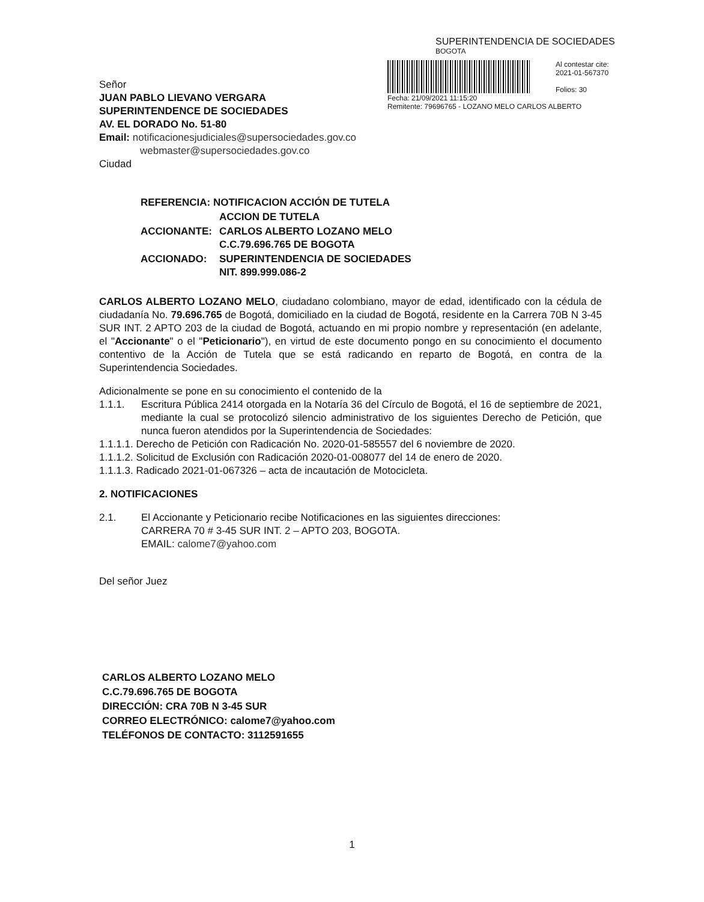Señor
JUAN PABLO LIEVANO VERGARA
SUPERINTENDENCE DE SOCIEDADES
AV. EL DORADO No. 51-80
Email: notificacionesjudiciales@supersociedades.gov.co
webmaster@supersociedades.gov.co
Ciudad
SUPERINTENDENCIA DE SOCIEDADES
BOGOTA
Al contestar cite:
2021-01-567370
Folios: 30
Fecha: 21/09/2021 11:15:20
Remitente: 79696765 - LOZANO MELO CARLOS ALBERTO
| REFERENCIA: NOTIFICACION ACCIÓN DE TUTELA | |
| | ACCION DE TUTELA |
| ACCIONANTE: | CARLOS ALBERTO LOZANO MELO C.C.79.696.765 DE BOGOTA |
| ACCIONADO: | SUPERINTENDENCIA DE SOCIEDADES NIT. 899.999.086-2 |
CARLOS ALBERTO LOZANO MELO, ciudadano colombiano, mayor de edad, identificado con la cédula de ciudadanía No. 79.696.765 de Bogotá, domiciliado en la ciudad de Bogotá, residente en la Carrera 70B N 3-45 SUR INT. 2 APTO 203 de la ciudad de Bogotá, actuando en mi propio nombre y representación (en adelante, el "Accionante" o el "Peticionario"), en virtud de este documento pongo en su conocimiento el documento contentivo de la Acción de Tutela que se está radicando en reparto de Bogotá, en contra de la Superintendencia Sociedades.
Adicionalmente se pone en su conocimiento el contenido de la
1.1.1. Escritura Pública 2414 otorgada en la Notaría 36 del Círculo de Bogotá, el 16 de septiembre de 2021, mediante la cual se protocolizó silencio administrativo de los siguientes Derecho de Petición, que nunca fueron atendidos por la Superintendencia de Sociedades:
1.1.1.1. Derecho de Petición con Radicación No. 2020-01-585557 del 6 noviembre de 2020.
1.1.1.2. Solicitud de Exclusión con Radicación 2020-01-008077 del 14 de enero de 2020.
1.1.1.3. Radicado 2021-01-067326 – acta de incautación de Motocicleta.
2. NOTIFICACIONES
2.1. El Accionante y Peticionario recibe Notificaciones en las siguientes direcciones:
CARRERA 70 # 3-45 SUR INT. 2 – APTO 203, BOGOTA.
EMAIL: calome7@yahoo.com
Del señor Juez
CARLOS ALBERTO LOZANO MELO
C.C.79.696.765 DE BOGOTA
DIRECCIÓN: CRA 70B N 3-45 SUR
CORREO ELECTRÓNICO: calome7@yahoo.com
TELÉFONOS DE CONTACTO: 3112591655
1